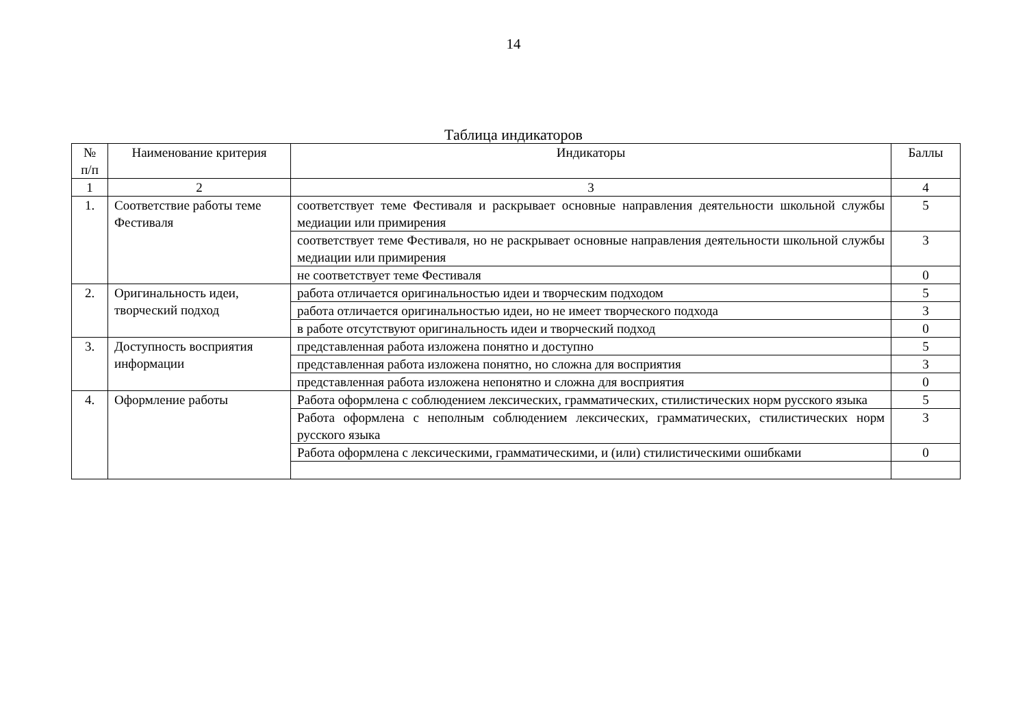14
Таблица индикаторов
| № п/п | Наименование критерия | Индикаторы | Баллы |
| --- | --- | --- | --- |
| 1 | 2 | 3 | 4 |
| 1. | Соответствие работы теме Фестиваля | соответствует теме Фестиваля и раскрывает основные направления деятельности школьной службы медиации или примирения | 5 |
| | | соответствует теме Фестиваля, но не раскрывает основные направления деятельности школьной службы медиации или примирения | 3 |
| | | не соответствует теме Фестиваля | 0 |
| 2. | Оригинальность идеи, творческий подход | работа отличается оригинальностью идеи и творческим подходом | 5 |
| | | работа отличается оригинальностью идеи, но не имеет творческого подхода | 3 |
| | | в работе отсутствуют оригинальность идеи и творческий подход | 0 |
| 3. | Доступность восприятия информации | представленная работа изложена понятно и доступно | 5 |
| | | представленная работа изложена понятно, но сложна для восприятия | 3 |
| | | представленная работа изложена непонятно и сложна для восприятия | 0 |
| 4. | Оформление работы | Работа оформлена с соблюдением лексических, грамматических, стилистических норм русского языка | 5 |
| | | Работа оформлена с неполным соблюдением лексических, грамматических, стилистических норм русского языка | 3 |
| | | Работа оформлена с лексическими, грамматическими, и (или) стилистическими ошибками | 0 |